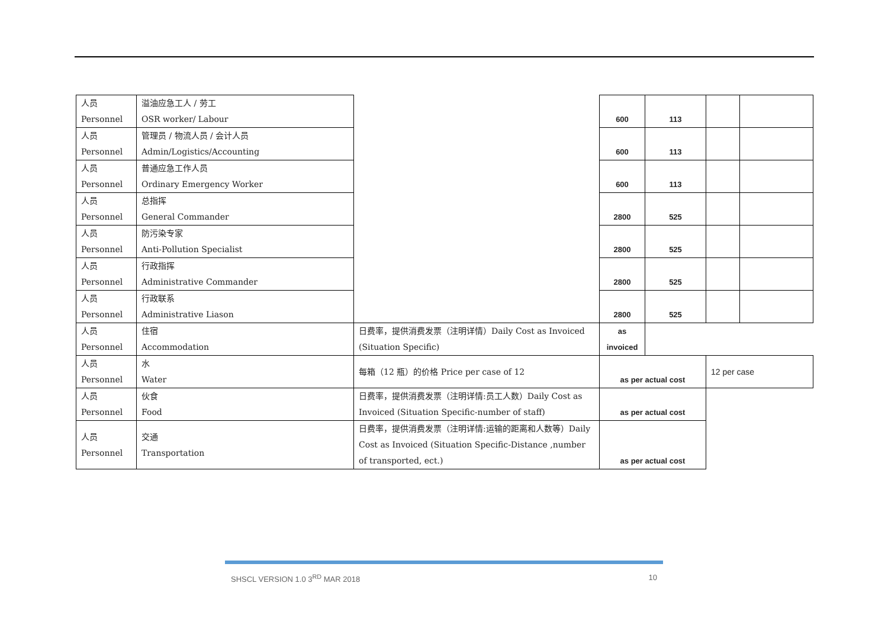| 人员 Personnel | 溢油应急工人 / 劳工 OSR worker/ Labour | | 600 | 113 | | |
| 人员 Personnel | 管理员 / 物流人员 / 会计人员 Admin/Logistics/Accounting | | 600 | 113 | | |
| 人员 Personnel | 普通应急工作人员 Ordinary Emergency Worker | | 600 | 113 | | |
| 人员 Personnel | 总指挥 General Commander | | 2800 | 525 | | |
| 人员 Personnel | 防污染专家 Anti-Pollution Specialist | | 2800 | 525 | | |
| 人员 Personnel | 行政指挥 Administrative Commander | | 2800 | 525 | | |
| 人员 Personnel | 行政联系 Administrative Liason | | 2800 | 525 | | |
| 人员 Personnel | 住宿 Accommodation | 日费率，提供消费发票（注明详情）Daily Cost as Invoiced (Situation Specific) | as invoiced | | | |
| 人员 Personnel | 水 Water | 每箱（12 瓶）的价格 Price per case of 12 | as per actual cost | | 12 per case | |
| 人员 Personnel | 伙食 Food | 日费率，提供消费发票（注明详情:员工人数）Daily Cost as Invoiced (Situation Specific-number of staff) | as per actual cost | | | |
| 人员 Personnel | 交通 Transportation | 日费率，提供消费发票（注明详情:运输的距离和人数等）Daily Cost as Invoiced (Situation Specific-Distance ,number of transported, ect.) | as per actual cost | | | |
SHSCL VERSION 1.0 3<sup>RD</sup> MAR 2018 10